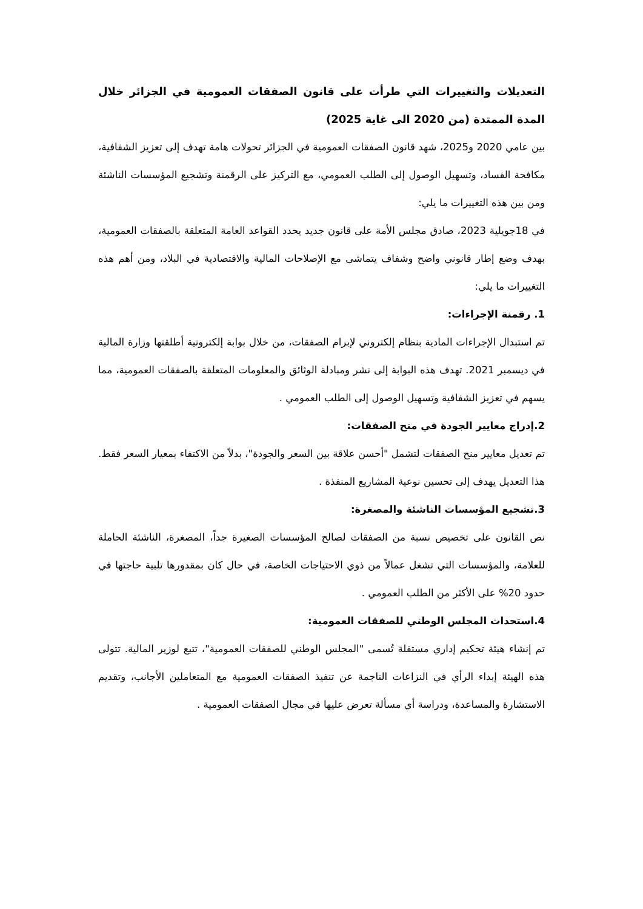التعديلات والتغييرات التي طرأت على قانون الصفقات العمومية في الجزائر خلال المدة الممتدة (من 2020 الى غاية 2025)
بين عامي 2020 و2025، شهد قانون الصفقات العمومية في الجزائر تحولات هامة تهدف إلى تعزيز الشفافية، مكافحة الفساد، وتسهيل الوصول إلى الطلب العمومي، مع التركيز على الرقمنة وتشجيع المؤسسات الناشئة ومن بين هذه التغييرات ما يلي:
في 18جويلية 2023، صادق مجلس الأمة على قانون جديد يحدد القواعد العامة المتعلقة بالصفقات العمومية، بهدف وضع إطار قانوني واضح وشفاف يتماشى مع الإصلاحات المالية والاقتصادية في البلاد، ومن أهم هذه التغييرات ما يلي:
1. رقمنة الإجراءات:
تم استبدال الإجراءات المادية بنظام إلكتروني لإبرام الصفقات، من خلال بوابة إلكترونية أطلقتها وزارة المالية في ديسمبر 2021. تهدف هذه البوابة إلى نشر ومبادلة الوثائق والمعلومات المتعلقة بالصفقات العمومية، مما يسهم في تعزيز الشفافية وتسهيل الوصول إلى الطلب العمومي .
2.إدراج معايير الجودة في منح الصفقات:
تم تعديل معايير منح الصفقات لتشمل "أحسن علاقة بين السعر والجودة"، بدلاً من الاكتفاء بمعيار السعر فقط. هذا التعديل يهدف إلى تحسين نوعية المشاريع المنفذة .
3.تشجيع المؤسسات الناشئة والمصغرة:
نص القانون على تخصيص نسبة من الصفقات لصالح المؤسسات الصغيرة جداً، المصغرة، الناشئة الحاملة للعلامة، والمؤسسات التي تشغل عمالاً من ذوي الاحتياجات الخاصة، في حال كان بمقدورها تلبية حاجتها في حدود 20% على الأكثر من الطلب العمومي .
4.استحداث المجلس الوطني للصفقات العمومية:
تم إنشاء هيئة تحكيم إداري مستقلة تُسمى "المجلس الوطني للصفقات العمومية"، تتبع لوزير المالية. تتولى هذه الهيئة إبداء الرأي في النزاعات الناجمة عن تنفيذ الصفقات العمومية مع المتعاملين الأجانب، وتقديم الاستشارة والمساعدة، ودراسة أي مسألة تعرض عليها في مجال الصفقات العمومية .